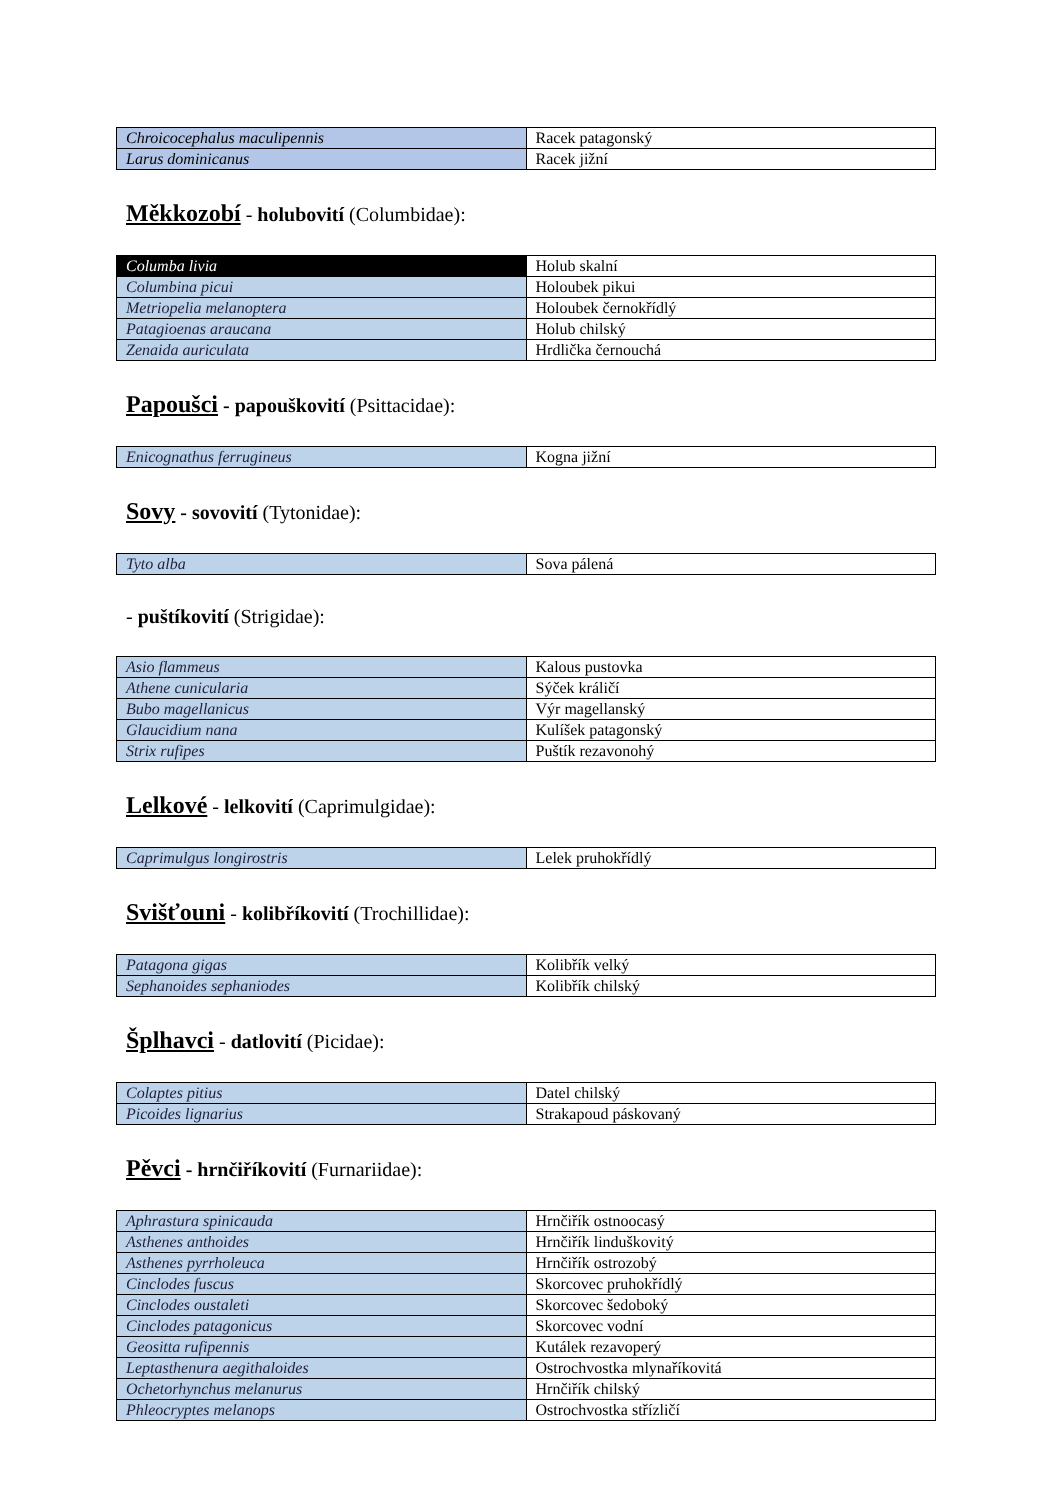| Chroicocephalus maculipennis | Racek patagonský |
| Larus dominicanus | Racek jižní |
Měkkozobí - holubovití (Columbidae):
| Columba livia | Holub skalní |
| Columbina picui | Holoubek pikui |
| Metriopelia melanoptera | Holoubek černokřídlý |
| Patagioenas araucana | Holub chilský |
| Zenaida auriculata | Hrdlička černouchá |
Papoušci - papouškovití (Psittacidae):
| Enicognathus ferrugineus | Kogna jižní |
Sovy - sovovití (Tytonidae):
| Tyto alba | Sova pálená |
- puštíkovití (Strigidae):
| Asio flammeus | Kalous pustovka |
| Athene cunicularia | Sýček králičí |
| Bubo magellanicus | Výr magellanský |
| Glaucidium nana | Kulíšek patagonský |
| Strix rufipes | Puštík rezavonohý |
Lelkové - lelkovití (Caprimulgidae):
| Caprimulgus longirostris | Lelek pruhokřídlý |
Svišťouni - kolibříkovití (Trochillidae):
| Patagona gigas | Kolibřík velký |
| Sephanoides sephaniodes | Kolibřík chilský |
Šplhavci - datlovití (Picidae):
| Colaptes pitius | Datel chilský |
| Picoides lignarius | Strakapoud páskovaný |
Pěvci - hrnčiříkovití (Furnariidae):
| Aphrastura spinicauda | Hrnčiřík ostnoocasý |
| Asthenes anthoides | Hrnčiřík linduškovitý |
| Asthenes pyrrholeuca | Hrnčiřík ostrozobý |
| Cinclodes fuscus | Skorcovec pruhokřídlý |
| Cinclodes oustaleti | Skorcovec šedoboký |
| Cinclodes patagonicus | Skorcovec vodní |
| Geositta rufipennis | Kutálek rezavoperý |
| Leptasthenura aegithaloides | Ostrochvostka mlynaříkovitá |
| Ochetorhynchus melanurus | Hrnčiřík chilský |
| Phleocryptes melanops | Ostrochvostka střízličí |